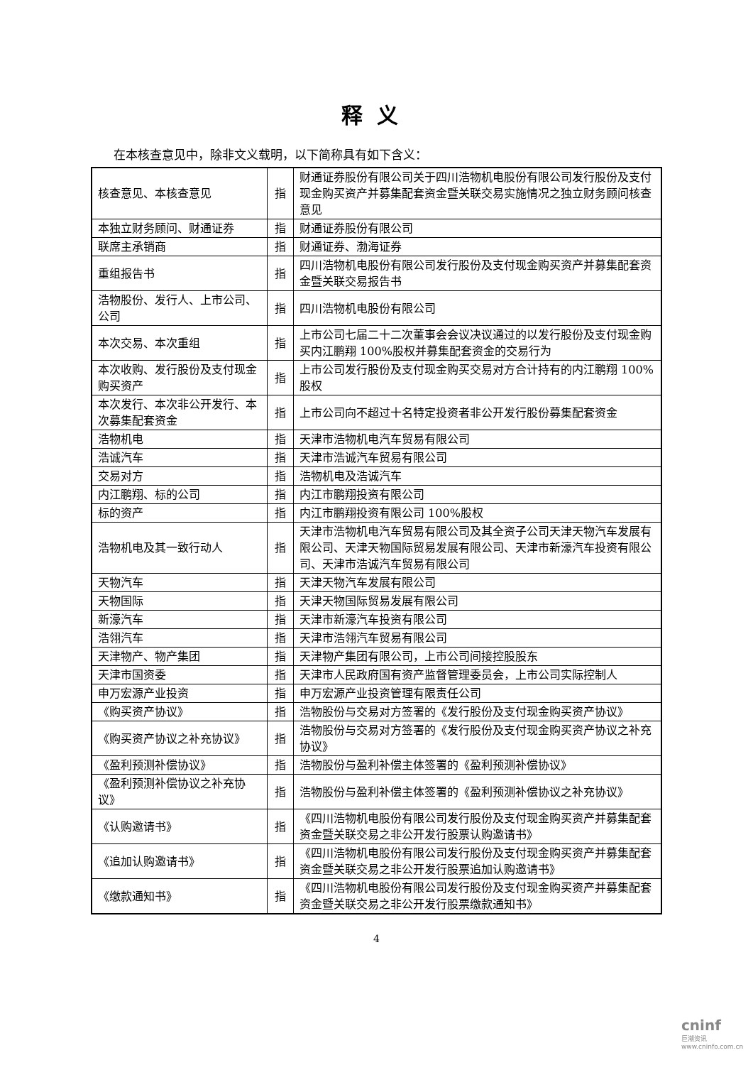释义
在本核查意见中，除非文义载明，以下简称具有如下含义：
| 核查意见、本核查意见 | 指 | 财通证券股份有限公司关于四川浩物机电股份有限公司发行股份及支付现金购买资产并募集配套资金暨关联交易实施情况之独立财务顾问核查意见 |
| 本独立财务顾问、财通证券 | 指 | 财通证券股份有限公司 |
| 联席主承销商 | 指 | 财通证券、渤海证券 |
| 重组报告书 | 指 | 四川浩物机电股份有限公司发行股份及支付现金购买资产并募集配套资金暨关联交易报告书 |
| 浩物股份、发行人、上市公司、公司 | 指 | 四川浩物机电股份有限公司 |
| 本次交易、本次重组 | 指 | 上市公司七届二十二次董事会会议决议通过的以发行股份及支付现金购买内江鹏翔 100%股权并募集配套资金的交易行为 |
| 本次收购、发行股份及支付现金购买资产 | 指 | 上市公司发行股份及支付现金购买交易对方合计持有的内江鹏翔 100%股权 |
| 本次发行、本次非公开发行、本次募集配套资金 | 指 | 上市公司向不超过十名特定投资者非公开发行股份募集配套资金 |
| 浩物机电 | 指 | 天津市浩物机电汽车贸易有限公司 |
| 浩诚汽车 | 指 | 天津市浩诚汽车贸易有限公司 |
| 交易对方 | 指 | 浩物机电及浩诚汽车 |
| 内江鹏翔、标的公司 | 指 | 内江市鹏翔投资有限公司 |
| 标的资产 | 指 | 内江市鹏翔投资有限公司 100%股权 |
| 浩物机电及其一致行动人 | 指 | 天津市浩物机电汽车贸易有限公司及其全资子公司天津天物汽车发展有限公司、天津天物国际贸易发展有限公司、天津市新濠汽车投资有限公司、天津市浩诚汽车贸易有限公司 |
| 天物汽车 | 指 | 天津天物汽车发展有限公司 |
| 天物国际 | 指 | 天津天物国际贸易发展有限公司 |
| 新濠汽车 | 指 | 天津市新濠汽车投资有限公司 |
| 浩翎汽车 | 指 | 天津市浩翎汽车贸易有限公司 |
| 天津物产、物产集团 | 指 | 天津物产集团有限公司，上市公司间接控股股东 |
| 天津市国资委 | 指 | 天津市人民政府国有资产监督管理委员会，上市公司实际控制人 |
| 申万宏源产业投资 | 指 | 申万宏源产业投资管理有限责任公司 |
| 《购买资产协议》 | 指 | 浩物股份与交易对方签署的《发行股份及支付现金购买资产协议》 |
| 《购买资产协议之补充协议》 | 指 | 浩物股份与交易对方签署的《发行股份及支付现金购买资产协议之补充协议》 |
| 《盈利预测补偿协议》 | 指 | 浩物股份与盈利补偿主体签署的《盈利预测补偿协议》 |
| 《盈利预测补偿协议之补充协议》 | 指 | 浩物股份与盈利补偿主体签署的《盈利预测补偿协议之补充协议》 |
| 《认购邀请书》 | 指 | 《四川浩物机电股份有限公司发行股份及支付现金购买资产并募集配套资金暨关联交易之非公开发行股票认购邀请书》 |
| 《追加认购邀请书》 | 指 | 《四川浩物机电股份有限公司发行股份及支付现金购买资产并募集配套资金暨关联交易之非公开发行股票追加认购邀请书》 |
| 《缴款通知书》 | 指 | 《四川浩物机电股份有限公司发行股份及支付现金购买资产并募集配套资金暨关联交易之非公开发行股票缴款通知书》 |
4
cninf
巨潮资讯 www.cninfo.com.cn